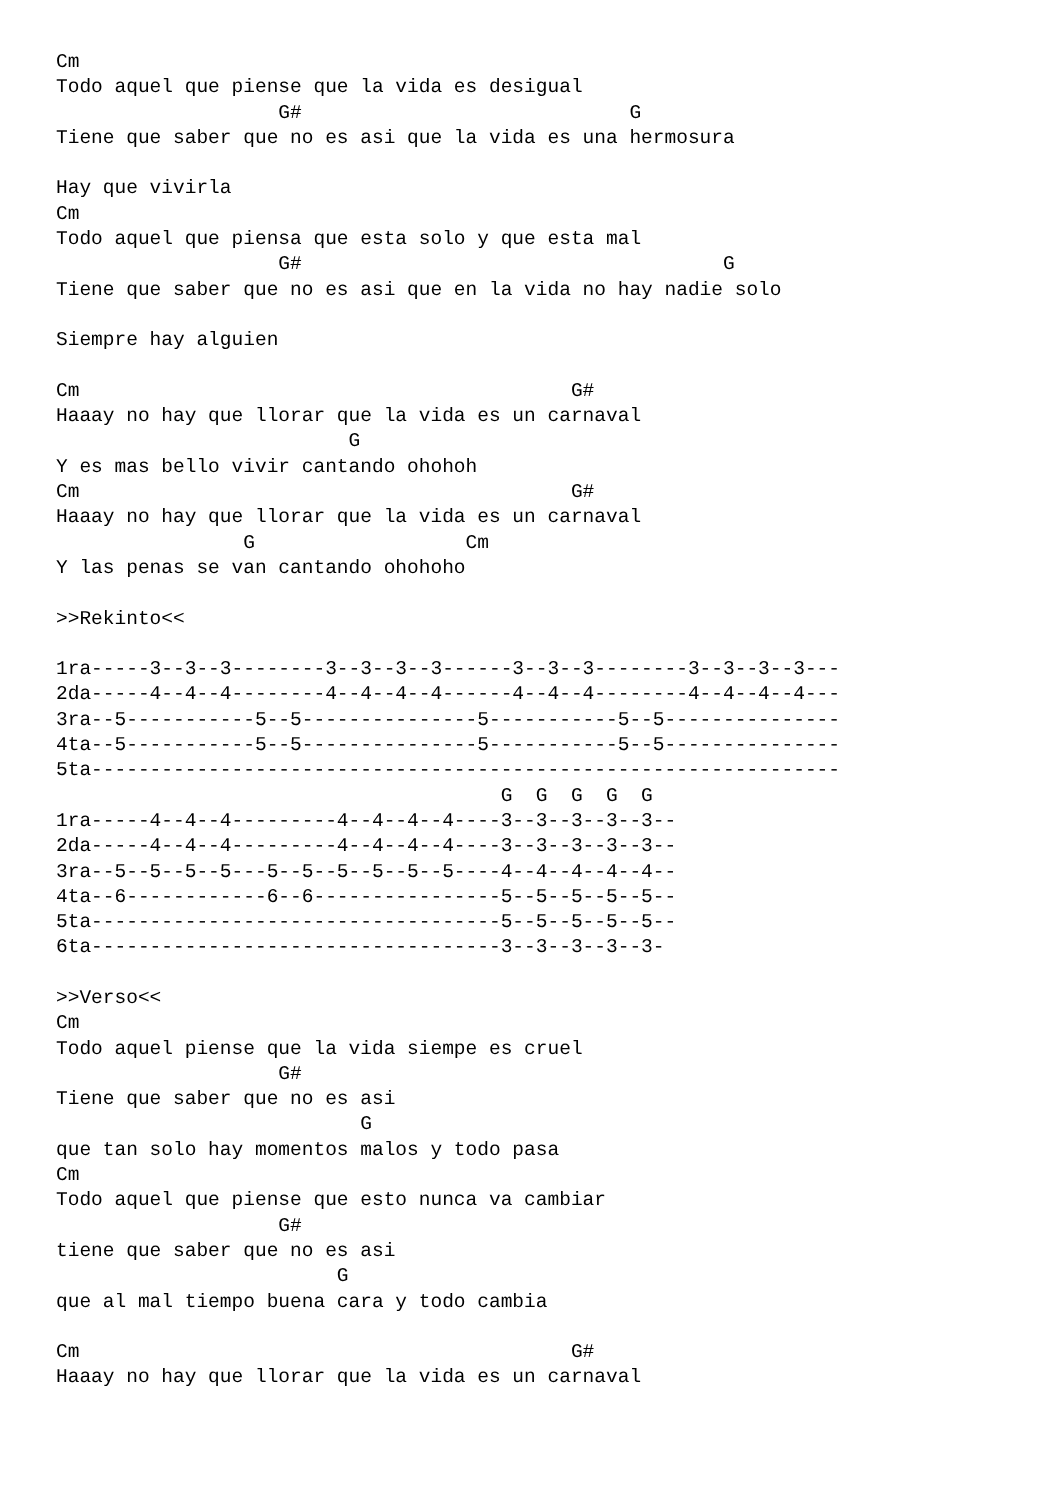Cm
Todo aquel que piense que la vida es desigual
                   G#                            G
Tiene que saber que no es asi que la vida es una hermosura

Hay que vivirla
Cm
Todo aquel que piensa que esta solo y que esta mal
                   G#                                    G
Tiene que saber que no es asi que en la vida no hay nadie solo

Siempre hay alguien

Cm                                          G#
Haaay no hay que llorar que la vida es un carnaval
                         G
Y es mas bello vivir cantando ohohoh
Cm                                          G#
Haaay no hay que llorar que la vida es un carnaval
                G                  Cm
Y las penas se van cantando ohohoho

>>Rekinto<<

1ra-----3--3--3--------3--3--3--3------3--3--3--------3--3--3--3---
2da-----4--4--4--------4--4--4--4------4--4--4--------4--4--4--4---
3ra--5-----------5--5---------------5-----------5--5---------------
4ta--5-----------5--5---------------5-----------5--5---------------
5ta----------------------------------------------------------------
                                      G  G  G  G  G
1ra-----4--4--4---------4--4--4--4----3--3--3--3--3--
2da-----4--4--4---------4--4--4--4----3--3--3--3--3--
3ra--5--5--5--5---5--5--5--5--5--5----4--4--4--4--4--
4ta--6------------6--6----------------5--5--5--5--5--
5ta-----------------------------------5--5--5--5--5--
6ta-----------------------------------3--3--3--3--3-

>>Verso<<
Cm
Todo aquel piense que la vida siempe es cruel
                   G#
Tiene que saber que no es asi
                          G
que tan solo hay momentos malos y todo pasa
Cm
Todo aquel que piense que esto nunca va cambiar
                   G#
tiene que saber que no es asi
                        G
que al mal tiempo buena cara y todo cambia

Cm                                          G#
Haaay no hay que llorar que la vida es un carnaval